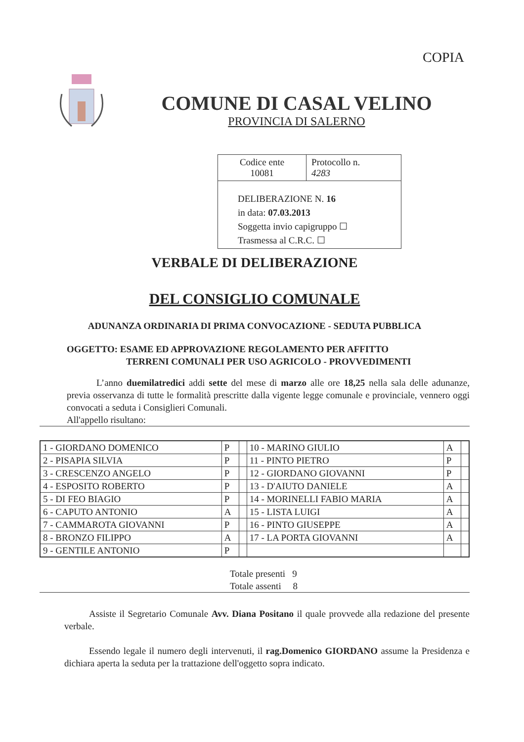COPIA
COMUNE DI CASAL VELINO
PROVINCIA DI SALERNO
| Codice ente 10081 | Protocollo n. 4283 |
DELIBERAZIONE N. 16
in data: 07.03.2013
Soggetta invio capigruppo ☐
Trasmessa al C.R.C. ☐
VERBALE DI DELIBERAZIONE
DEL CONSIGLIO COMUNALE
ADUNANZA ORDINARIA DI PRIMA CONVOCAZIONE - SEDUTA PUBBLICA
OGGETTO: ESAME ED APPROVAZIONE REGOLAMENTO PER AFFITTO
TERRENI COMUNALI PER USO AGRICOLO - PROVVEDIMENTI
L’anno duemilatredici addi sette del mese di marzo alle ore 18,25 nella sala delle adunanze, previa osservanza di tutte le formalità prescritte dalla vigente legge comunale e provinciale, vennero oggi convocati a seduta i Consiglieri Comunali.
All'appello risultano:
| 1 - GIORDANO DOMENICO | P | | 10 - MARINO GIULIO | A | |
| 2 - PISAPIA SILVIA | P | | 11 - PINTO PIETRO | P | |
| 3 - CRESCENZO ANGELO | P | | 12 - GIORDANO GIOVANNI | P | |
| 4 - ESPOSITO ROBERTO | P | | 13 - D'AIUTO DANIELE | A | |
| 5 - DI FEO BIAGIO | P | | 14 - MORINELLI FABIO MARIA | A | |
| 6 - CAPUTO ANTONIO | A | | 15 - LISTA LUIGI | A | |
| 7 - CAMMAROTA GIOVANNI | P | | 16 - PINTO GIUSEPPE | A | |
| 8 - BRONZO FILIPPO | A | | 17 - LA PORTA GIOVANNI | A | |
| 9 - GENTILE ANTONIO | P | | | | |
Totale presenti 9
Totale assenti 8
Assiste il Segretario Comunale Avv. Diana Positano il quale provvede alla redazione del presente verbale.
Essendo legale il numero degli intervenuti, il rag.Domenico GIORDANO assume la Presidenza e dichiara aperta la seduta per la trattazione dell'oggetto sopra indicato.